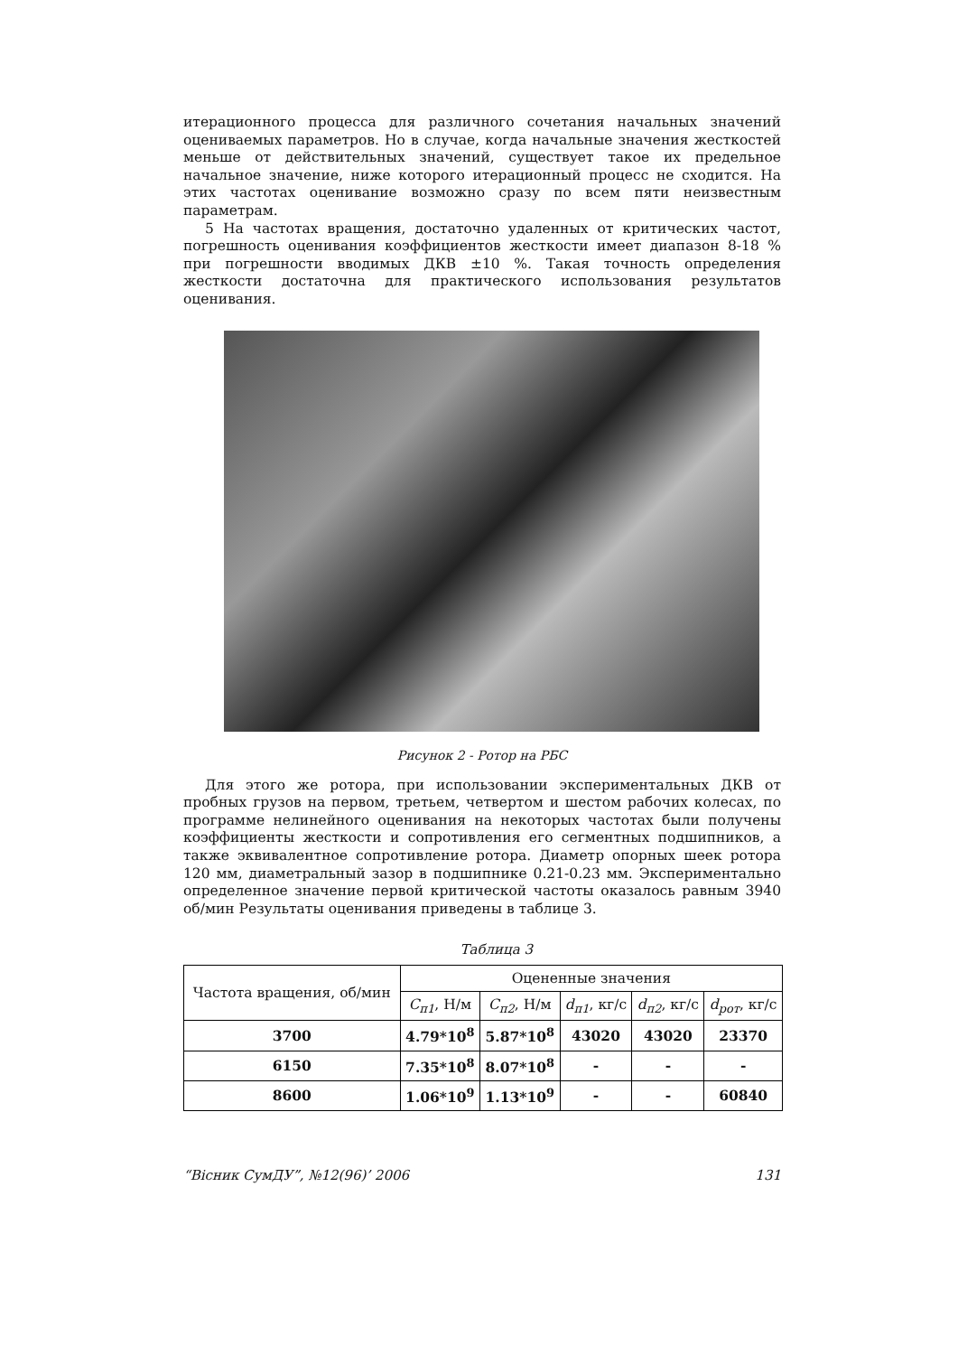итерационного процесса для различного сочетания начальных значений оцениваемых параметров. Но в случае, когда начальные значения жесткостей меньше от действительных значений, существует такое их предельное начальное значение, ниже которого итерационный процесс не сходится. На этих частотах оценивание возможно сразу по всем пяти неизвестным параметрам.
5 На частотах вращения, достаточно удаленных от критических частот, погрешность оценивания коэффициентов жесткости имеет диапазон 8-18 % при погрешности вводимых ДКВ ±10 %. Такая точность определения жесткости достаточна для практического использования результатов оценивания.
Рисунок 2 - Ротор на РБС
Для этого же ротора, при использовании экспериментальных ДКВ от пробных грузов на первом, третьем, четвертом и шестом рабочих колесах, по программе нелинейного оценивания на некоторых частотах были получены коэффициенты жесткости и сопротивления его сегментных подшипников, а также эквивалентное сопротивление ротора. Диаметр опорных шеек ротора 120 мм, диаметральный зазор в подшипнике 0.21-0.23 мм. Экспериментально определенное значение первой критической частоты оказалось равным 3940 об/мин Результаты оценивания приведены в таблице 3.
Таблица 3
| Частота вращения, об/мин | Оцененные значения | | | | |
| --- | --- | --- | --- | --- | --- |
| | C<sub>п1</sub> , Н/м | C<sub>п2</sub> , Н/м | d<sub>п1</sub> , кг/с | d<sub>п2</sub> , кг/с | d<sub>рот</sub> , кг/с |
| 3700 | 4.79*10<sup>8</sup> | 5.87*10<sup>8</sup> | 43020 | 43020 | 23370 |
| 6150 | 7.35*10<sup>8</sup> | 8.07*10<sup>8</sup> | - | - | - |
| 8600 | 1.06*10<sup>9</sup> | 1.13*10<sup>9</sup> | - | - | 60840 |
“Вісник СумДУ”, №12(96)’ 2006 131